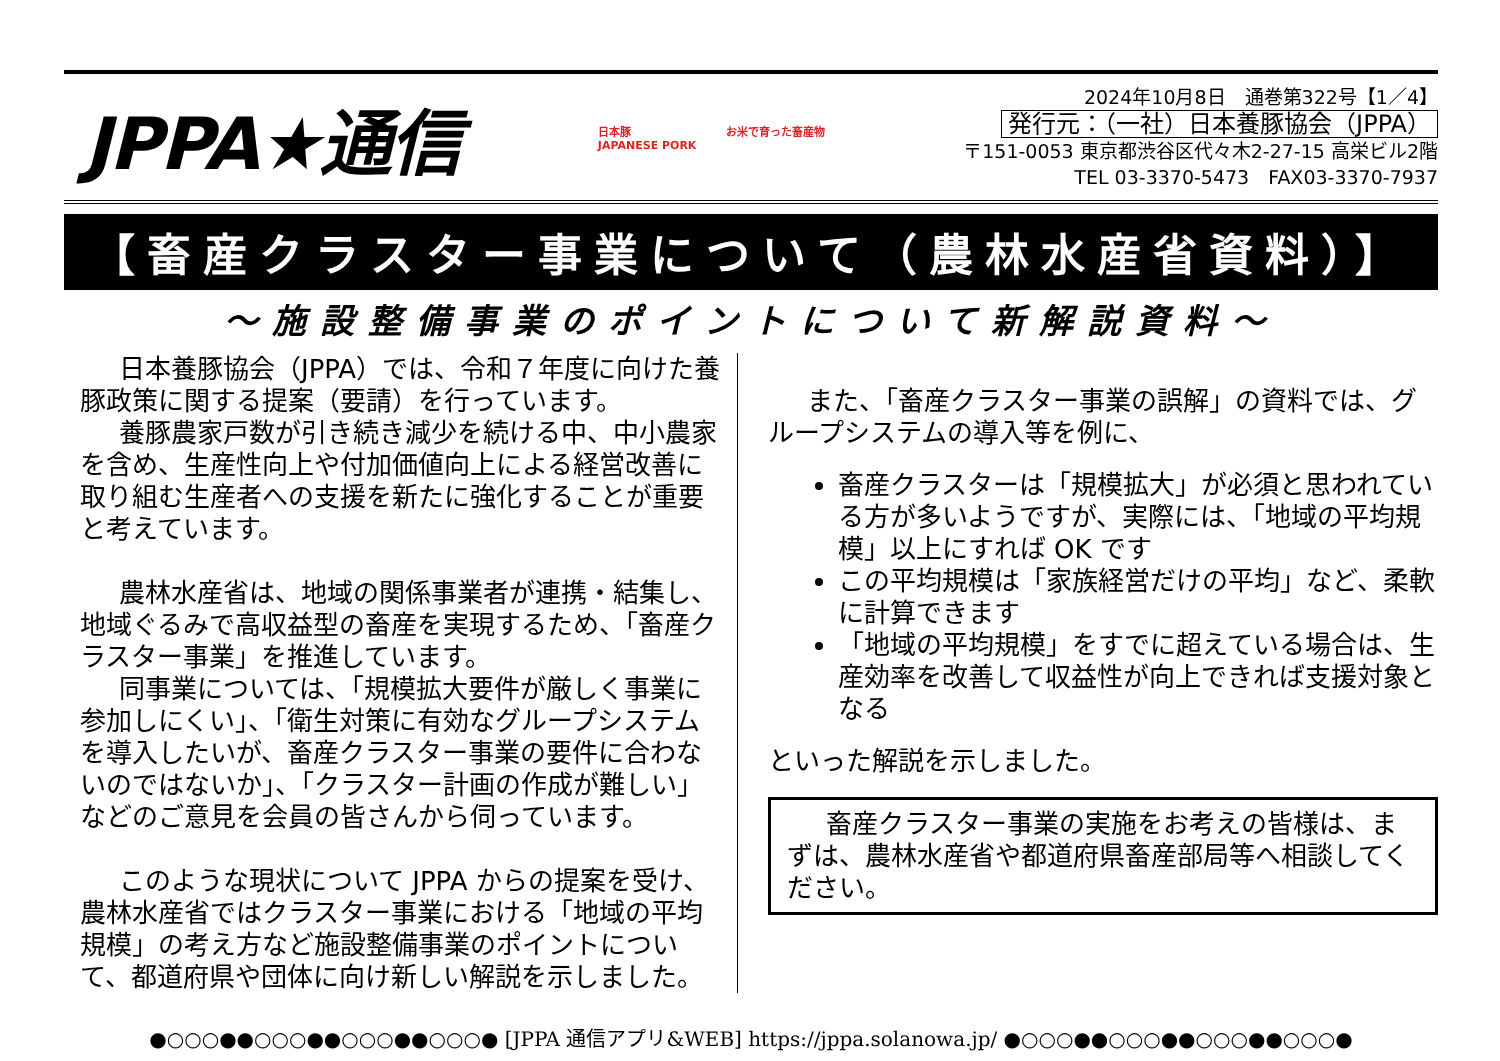JPPA★通信
日本豚
JAPANESE PORK
お米で育った畜産物
2024年10月8日　通巻第322号【1／4】
発行元：（一社）日本養豚協会（JPPA）
〒151-0053 東京都渋谷区代々木2-27-15 高栄ビル2階
TEL 03-3370-5473　FAX03-3370-7937
【畜産クラスター事業について（農林水産省資料）】
～施設整備事業のポイントについて新解説資料～
日本養豚協会（JPPA）では、令和７年度に向けた養豚政策に関する提案（要請）を行っています。
養豚農家戸数が引き続き減少を続ける中、中小農家を含め、生産性向上や付加価値向上による経営改善に取り組む生産者への支援を新たに強化することが重要と考えています。
農林水産省は、地域の関係事業者が連携・結集し、地域ぐるみで高収益型の畜産を実現するため、「畜産クラスター事業」を推進しています。
同事業については、「規模拡大要件が厳しく事業に参加しにくい」、「衛生対策に有効なグループシステムを導入したいが、畜産クラスター事業の要件に合わないのではないか」、「クラスター計画の作成が難しい」などのご意見を会員の皆さんから伺っています。
このような現状について JPPA からの提案を受け、農林水産省ではクラスター事業における「地域の平均規模」の考え方など施設整備事業のポイントについて、都道府県や団体に向け新しい解説を示しました。
また、「畜産クラスター事業の誤解」の資料では、グループシステムの導入等を例に、
畜産クラスターは「規模拡大」が必須と思われている方が多いようですが、実際には、「地域の平均規模」以上にすれば OK です
この平均規模は「家族経営だけの平均」など、柔軟に計算できます
「地域の平均規模」をすでに超えている場合は、生産効率を改善して収益性が向上できれば支援対象となる
といった解説を示しました。
畜産クラスター事業の実施をお考えの皆様は、まずは、農林水産省や都道府県畜産部局等へ相談してください。
●○○○●●○○○●●○○○●●○○○● [JPPA 通信アプリ&WEB] https://jppa.solanowa.jp/ ●○○○●●○○○●●○○○●●○○○●